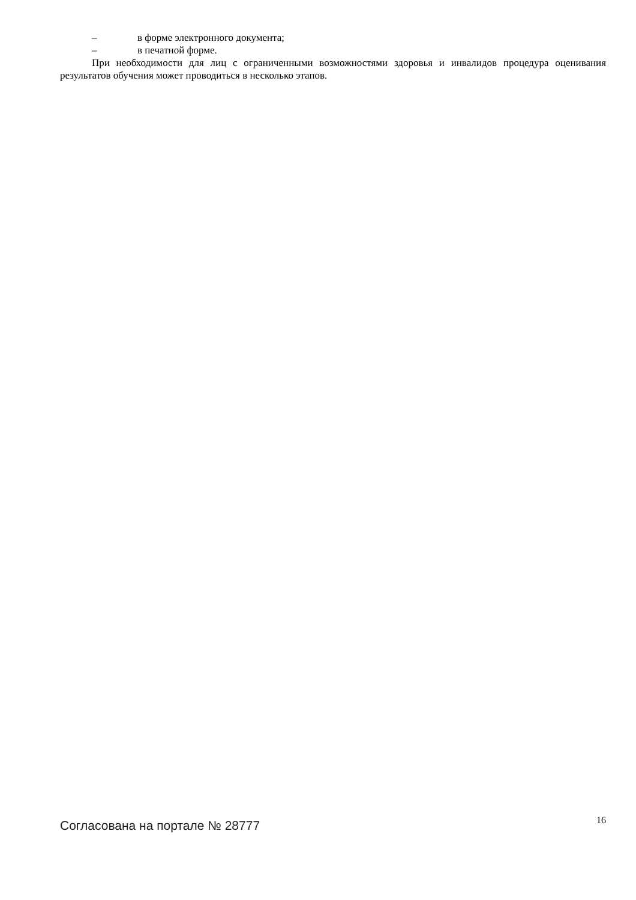– в форме электронного документа;
– в печатной форме.
При необходимости для лиц с ограниченными возможностями здоровья и инвалидов процедура оценивания результатов обучения может проводиться в несколько этапов.
Согласована на портале № 28777
16